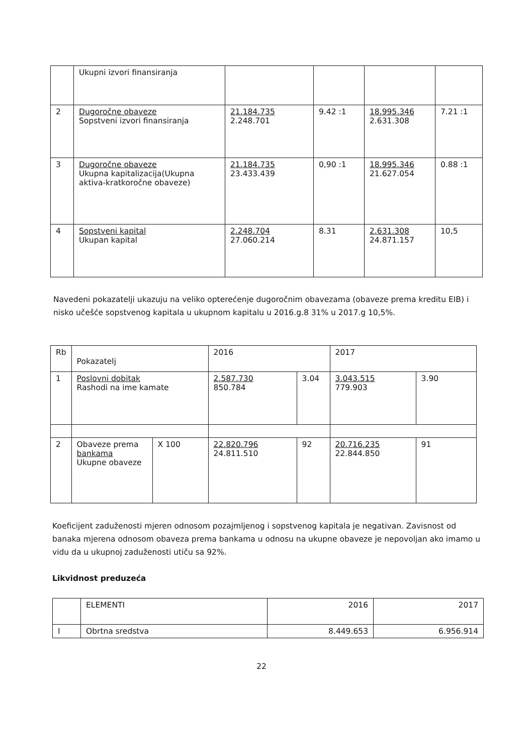| | Ukupni izvori finansiranja | | | | |
| 2 | Dugoročne obaveze Sopstveni izvori finansiranja | 21.184.735 2.248.701 | 9.42 :1 | 18.995.346 2.631.308 | 7.21 :1 |
| 3 | Dugoročne obaveze Ukupna kapitalizacija(Ukupna aktiva-kratkoročne obaveze) | 21.184.735 23.433.439 | 0,90 :1 | 18.995.346 21.627.054 | 0.88 :1 |
| 4 | Sopstveni kapital Ukupan kapital | 2.248.704 27.060.214 | 8.31 | 2.631.308 24.871.157 | 10,5 |
Navedeni pokazatelji ukazuju na veliko opterećenje dugoročnim obavezama (obaveze prema kreditu EIB) i nisko učešće sopstvenog kapitala u ukupnom kapitalu u 2016.g.8 31% u 2017.g 10,5%.
| Rb | Pokazatelj | | 2016 | | 2017 | |
| --- | --- | --- | --- | --- | --- | --- |
| 1 | Poslovni dobitak Rashodi na ime kamate | | 2.587.730 850.784 | 3.04 | 3.043.515 779.903 | 3.90 |
| 2 | Obaveze prema bankama Ukupne obaveze | X 100 | 22.820.796 24.811.510 | 92 | 20.716.235 22.844.850 | 91 |
Koeficijent zaduženosti mjeren odnosom pozajmljenog i sopstvenog kapitala je negativan. Zavisnost od banaka mjerena odnosom obaveza prema bankama u odnosu na ukupne obaveze je nepovoljan ako imamo u vidu da u ukupnoj zaduženosti utiču sa 92%.
Likvidnost preduzeća
| | ELEMENTI | 2016 | 2017 |
| I | Obrtna sredstva | 8.449.653 | 6.956.914 |
22